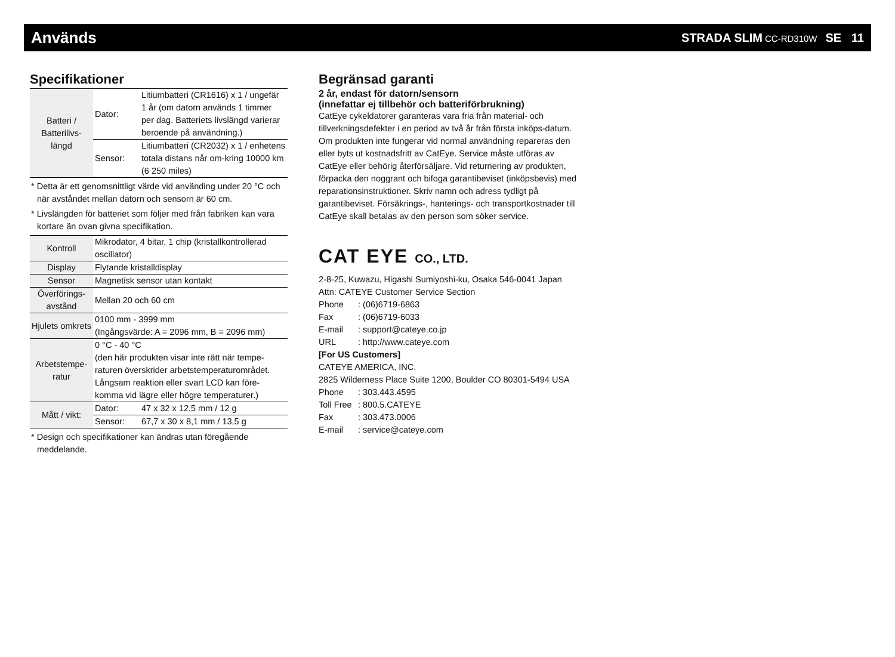Används
STRADA SLIM CC-RD310W SE 11
Specifikationer
| Batteri / Batterilivs-längd | Dator: | Litiumbatteri (CR1616) x 1 / ungefär 1 år (om datorn används 1 timmer per dag. Batteriets livslängd varierar beroende på användning.) |
| | Sensor: | Litiumbatteri (CR2032) x 1 / enhetens totala distans når om-kring 10000 km (6 250 miles) |
* Detta är ett genomsnittligt värde vid använding under 20 °C och när avståndet mellan datorn och sensorn är 60 cm.
* Livslängden för batteriet som följer med från fabriken kan vara kortare än ovan givna specifikation.
| Kontroll | Mikrodator, 4 bitar, 1 chip (kristallkontrollerad oscillator) | |
| Display | Flytande kristalldisplay | |
| Sensor | Magnetisk sensor utan kontakt | |
| Överförings-avstånd | Mellan 20 och 60 cm | |
| Hjulets omkrets | 0100 mm - 3999 mm (Ingångsvärde: A = 2096 mm, B = 2096 mm) | |
| Arbetstempe-ratur | 0 °C - 40 °C (den här produkten visar inte rätt när tempe-raturen överskrider arbetstemperaturområdet. Långsam reaktion eller svart LCD kan före-komma vid lägre eller högre temperaturer.) | |
| Mått / vikt: | Dator: | 47 x 32 x 12,5 mm / 12 g |
| | Sensor: | 67,7 x 30 x 8,1 mm / 13,5 g |
* Design och specifikationer kan ändras utan föregående meddelande.
Begränsad garanti
2 år, endast för datorn/sensorn
(innefattar ej tillbehör och batteriförbrukning)
CatEye cykeldatorer garanteras vara fria från material- och tillverkningsdefekter i en period av två år från första inköps-datum. Om produkten inte fungerar vid normal användning repareras den eller byts ut kostnadsfritt av CatEye. Service måste utföras av CatEye eller behörig återförsäljare. Vid returnering av produkten, förpacka den noggrant och bifoga garantibeviset (inköpsbevis) med reparationsinstruktioner. Skriv namn och adress tydligt på garantibeviset. Försäkrings-, hanterings- och transportkostnader till CatEye skall betalas av den person som söker service.
CAT EYE CO., LTD.
2-8-25, Kuwazu, Higashi Sumiyoshi-ku, Osaka 546-0041 Japan
Attn: CATEYE Customer Service Section
| Phone | : (06)6719-6863 |
| Fax | : (06)6719-6033 |
| E-mail | : support@cateye.co.jp |
| URL | : http://www.cateye.com |
[For US Customers]
CATEYE AMERICA, INC.
2825 Wilderness Place Suite 1200, Boulder CO 80301-5494 USA
| Phone | : 303.443.4595 |
| Toll Free | : 800.5.CATEYE |
| Fax | : 303.473.0006 |
| E-mail | : service@cateye.com |